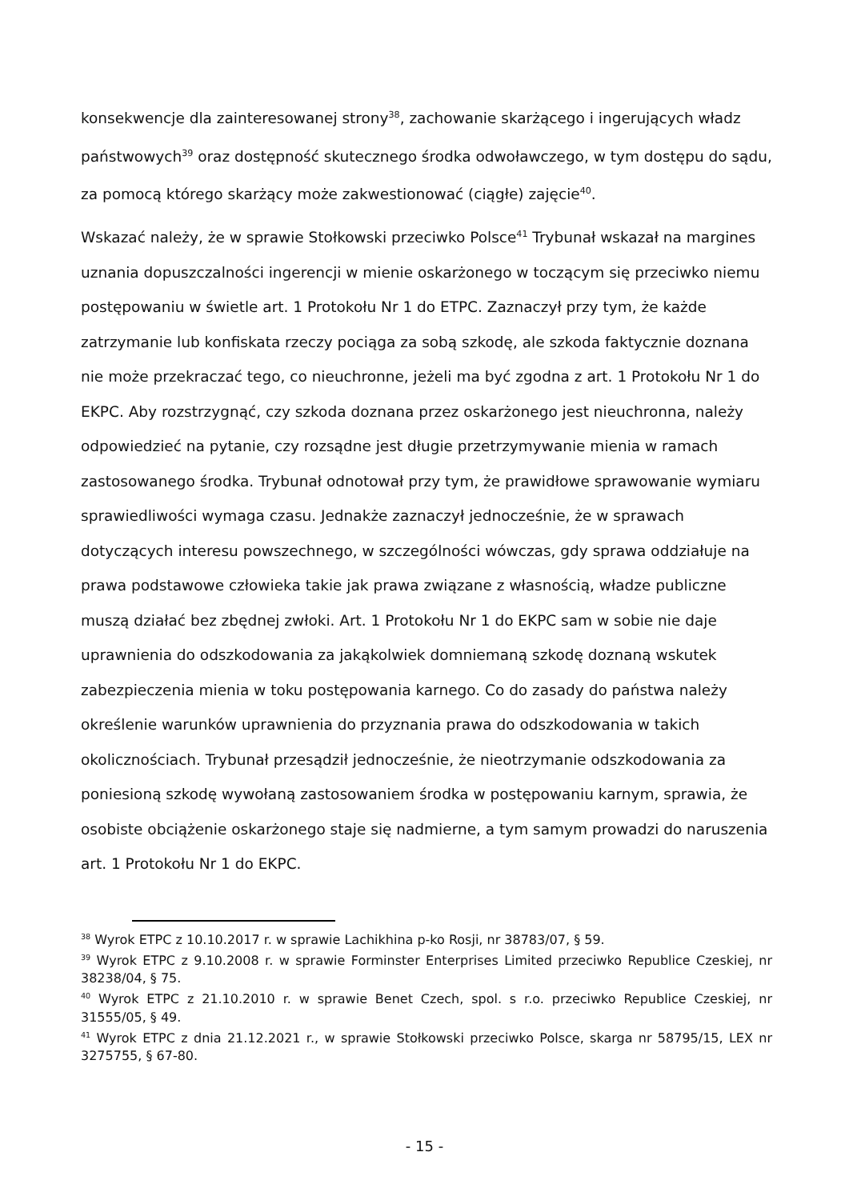konsekwencje dla zainteresowanej strony<sup>38</sup>, zachowanie skarżącego i ingerujących władz państwowych<sup>39</sup> oraz dostępność skutecznego środka odwoławczego, w tym dostępu do sądu, za pomocą którego skarżący może zakwestionować (ciągłe) zajęcie<sup>40</sup>.
Wskazać należy, że w sprawie Stołkowski przeciwko Polsce<sup>41</sup> Trybunał wskazał na margines uznania dopuszczalności ingerencji w mienie oskarżonego w toczącym się przeciwko niemu postępowaniu w świetle art. 1 Protokołu Nr 1 do ETPC. Zaznaczył przy tym, że każde zatrzymanie lub konfiskata rzeczy pociąga za sobą szkodę, ale szkoda faktycznie doznana nie może przekraczać tego, co nieuchronne, jeżeli ma być zgodna z art. 1 Protokołu Nr 1 do EKPC. Aby rozstrzygnąć, czy szkoda doznana przez oskarżonego jest nieuchronna, należy odpowiedzieć na pytanie, czy rozsądne jest długie przetrzymywanie mienia w ramach zastosowanego środka. Trybunał odnotował przy tym, że prawidłowe sprawowanie wymiaru sprawiedliwości wymaga czasu. Jednakże zaznaczył jednocześnie, że w sprawach dotyczących interesu powszechnego, w szczególności wówczas, gdy sprawa oddziałuje na prawa podstawowe człowieka takie jak prawa związane z własnością, władze publiczne muszą działać bez zbędnej zwłoki. Art. 1 Protokołu Nr 1 do EKPC sam w sobie nie daje uprawnienia do odszkodowania za jakąkolwiek domniemaną szkodę doznaną wskutek zabezpieczenia mienia w toku postępowania karnego. Co do zasady do państwa należy określenie warunków uprawnienia do przyznania prawa do odszkodowania w takich okolicznościach. Trybunał przesądził jednocześnie, że nieotrzymanie odszkodowania za poniesioną szkodę wywołaną zastosowaniem środka w postępowaniu karnym, sprawia, że osobiste obciążenie oskarżonego staje się nadmierne, a tym samym prowadzi do naruszenia art. 1 Protokołu Nr 1 do EKPC.
<sup>38</sup> Wyrok ETPC z 10.10.2017 r. w sprawie Lachikhina p-ko Rosji, nr 38783/07, § 59.
<sup>39</sup> Wyrok ETPC z 9.10.2008 r. w sprawie Forminster Enterprises Limited przeciwko Republice Czeskiej, nr 38238/04, § 75.
<sup>40</sup> Wyrok ETPC z 21.10.2010 r. w sprawie Benet Czech, spol. s r.o. przeciwko Republice Czeskiej, nr 31555/05, § 49.
<sup>41</sup> Wyrok ETPC z dnia 21.12.2021 r., w sprawie Stołkowski przeciwko Polsce, skarga nr 58795/15, LEX nr 3275755, § 67-80.
- 15 -